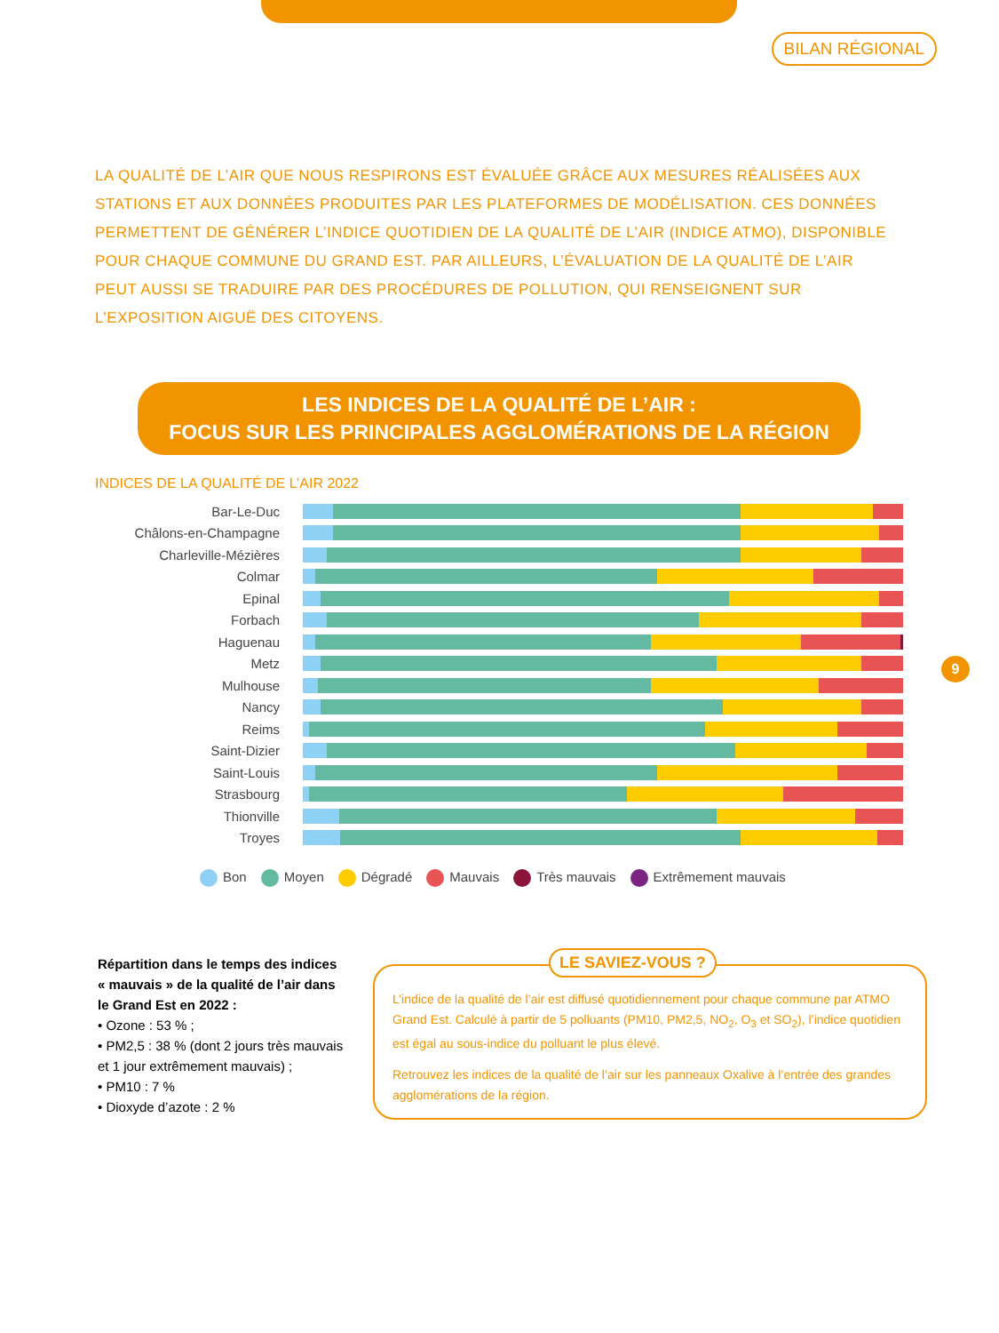BILAN RÉGIONAL
LA QUALITÉ DE L’AIR QUE NOUS RESPIRONS EST ÉVALUÉE GRÂCE AUX MESURES RÉALISÉES AUX STATIONS ET AUX DONNÉES PRODUITES PAR LES PLATEFORMES DE MODÉLISATION. CES DONNÉES PERMETTENT DE GÉNÉRER L’INDICE QUOTIDIEN DE LA QUALITÉ DE L’AIR (INDICE ATMO), DISPONIBLE POUR CHAQUE COMMUNE DU GRAND EST. PAR AILLEURS, L’ÉVALUATION DE LA QUALITÉ DE L’AIR PEUT AUSSI SE TRADUIRE PAR DES PROCÉDURES DE POLLUTION, QUI RENSEIGNENT SUR L’EXPOSITION AIGUË DES CITOYENS.
LES INDICES DE LA QUALITÉ DE L’AIR :
FOCUS SUR LES PRINCIPALES AGGLOMÉRATIONS DE LA RÉGION
INDICES DE LA QUALITÉ DE L’AIR 2022
Bar-Le-Duc
Châlons-en-Champagne
Charleville-Mézières
Colmar
Epinal
Forbach
Haguenau
Metz
Mulhouse
Nancy
Reims
Saint-Dizier
Saint-Louis
Strasbourg
Thionville
Troyes
Bon Moyen Dégradé Mauvais Très mauvais Extrêmement mauvais
9
Répartition dans le temps des indices « mauvais » de la qualité de l’air dans le Grand Est en 2022 :
• Ozone : 53 % ;
• PM2,5 : 38 % (dont 2 jours très mauvais et 1 jour extrêmement mauvais) ;
• PM10 : 7 %
• Dioxyde d’azote : 2 %
LE SAVIEZ-VOUS ?
L’indice de la qualité de l’air est diffusé quotidiennement pour chaque commune par ATMO Grand Est. Calculé à partir de 5 polluants (PM10, PM2,5, NO<sub>2</sub>, O<sub>3</sub> et SO<sub>2</sub>), l’indice quotidien est égal au sous-indice du polluant le plus élevé.
Retrouvez les indices de la qualité de l’air sur les panneaux Oxalive à l’entrée des grandes agglomérations de la région.